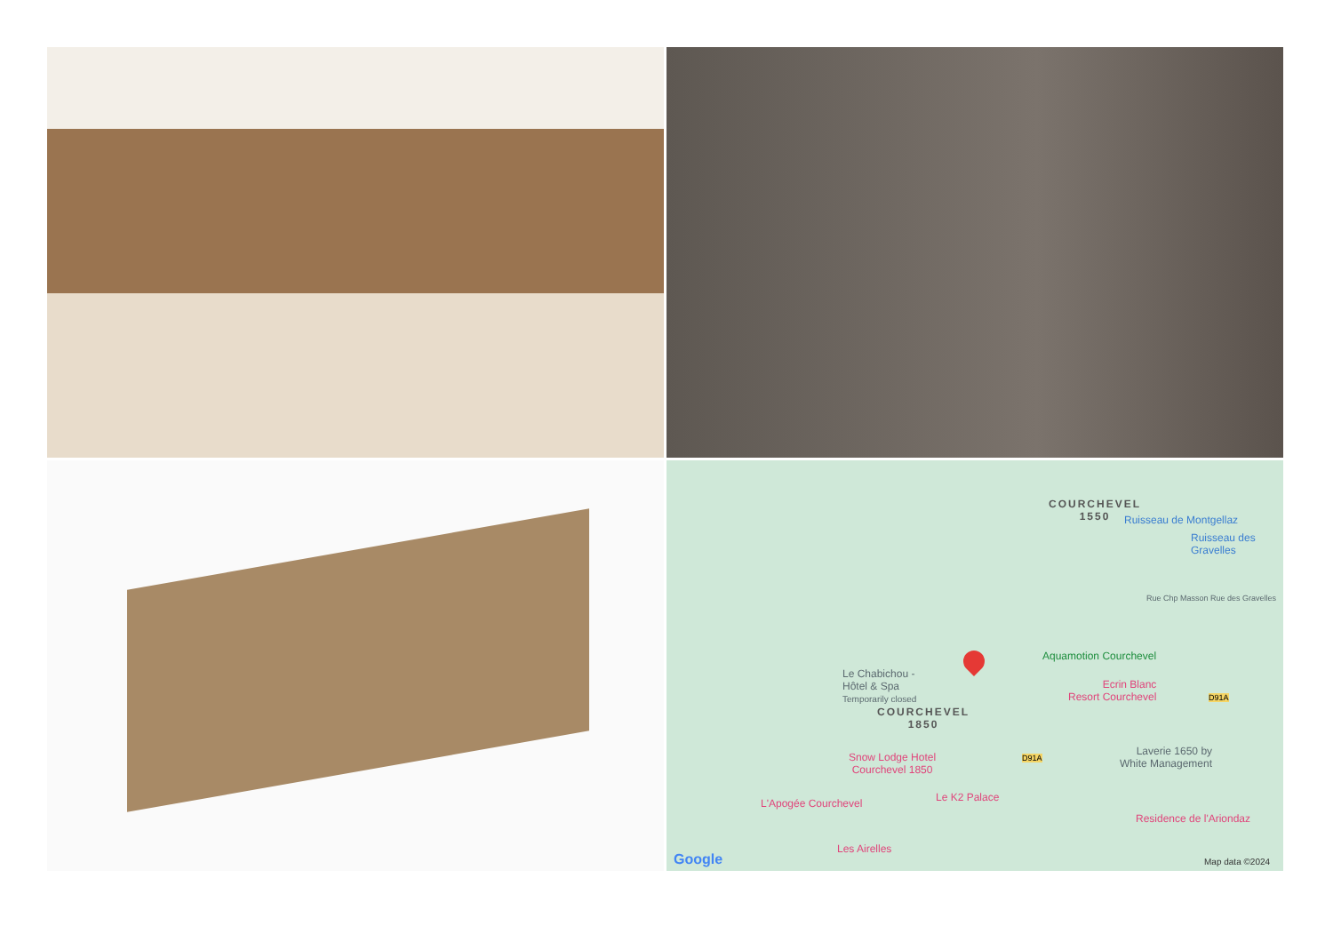COURCHEVEL
1550
Ruisseau de Montgellaz
Ruisseau des Gravelles
Rue Chp Masson Rue des Gravelles
Aquamotion Courchevel
Le Chabichou -
Hôtel & Spa
Temporarily closed
Ecrin Blanc
Resort Courchevel
D91A
COURCHEVEL
1850
D91A
Laverie 1650 by
White Management
Snow Lodge Hotel
Courchevel 1850
Le K2 Palace
L'Apogée Courchevel
Residence de l'Ariondaz
Les Airelles
Google Map data ©2024